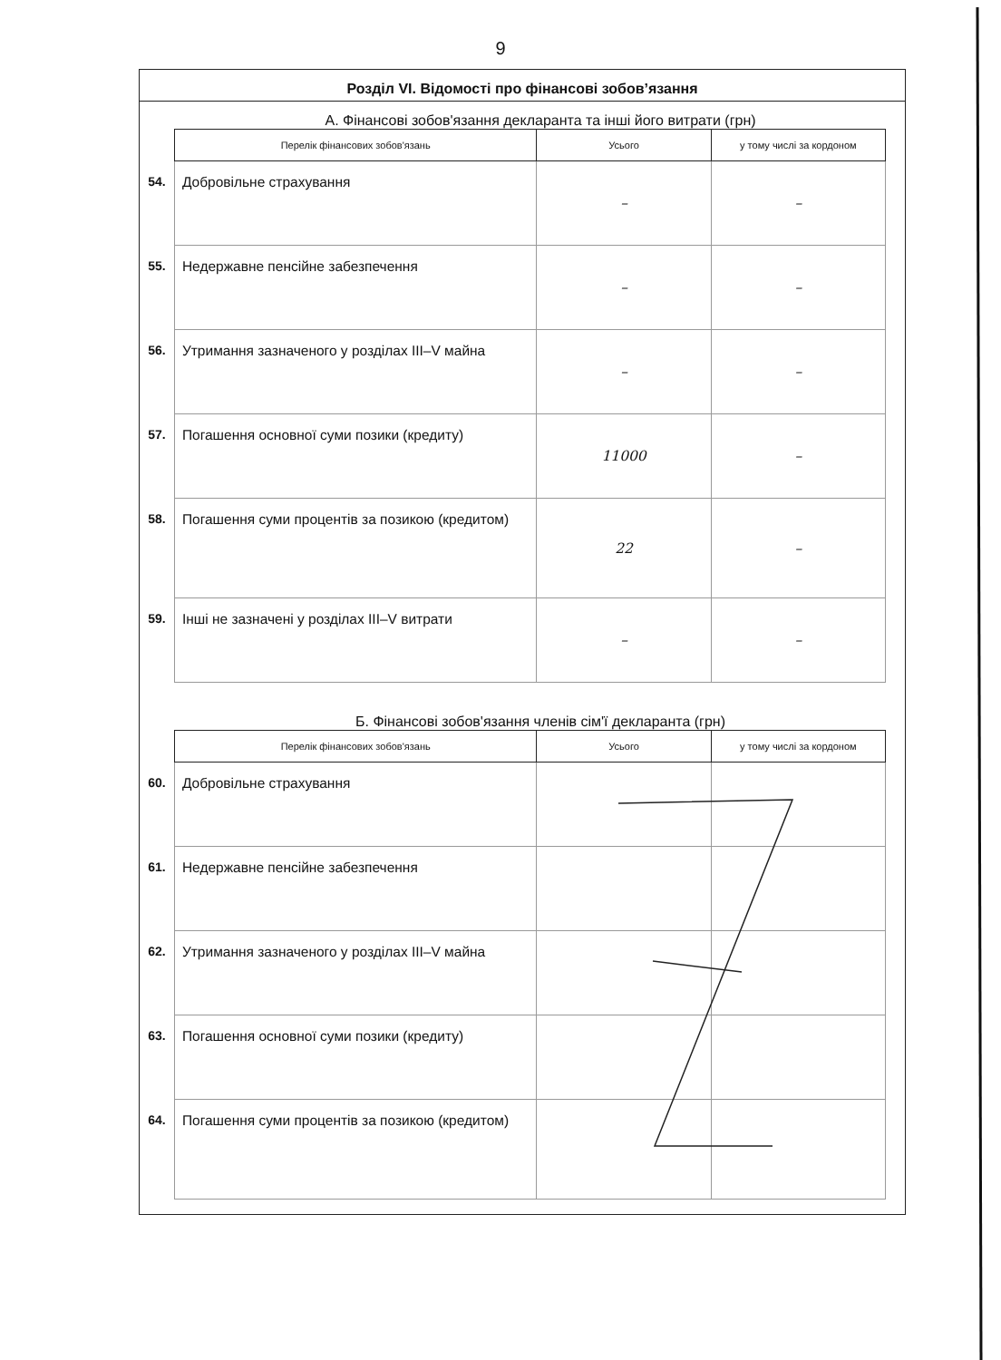9
Розділ VI. Відомості про фінансові зобов’язання
А. Фінансові зобов'язання декларанта та інші його витрати (грн)
| | Перелік фінансових зобов'язань | Усього | у тому числі за кордоном |
| 54. | Добровільне страхування | – | – |
| 55. | Недержавне пенсійне забезпечення | – | – |
| 56. | Утримання зазначеного у розділах III–V майна | – | – |
| 57. | Погашення основної суми позики (кредиту) | 11000 | – |
| 58. | Погашення суми процентів за позикою (кредитом) | 22 | – |
| 59. | Інші не зазначені у розділах III–V витрати | – | – |
Б. Фінансові зобов'язання членів сім'ї декларанта (грн)
| | Перелік фінансових зобов'язань | Усього | у тому числі за кордоном |
| 60. | Добровільне страхування | | |
| 61. | Недержавне пенсійне забезпечення | | |
| 62. | Утримання зазначеного у розділах III–V майна | | |
| 63. | Погашення основної суми позики (кредиту) | | |
| 64. | Погашення суми процентів за позикою (кредитом) | | |